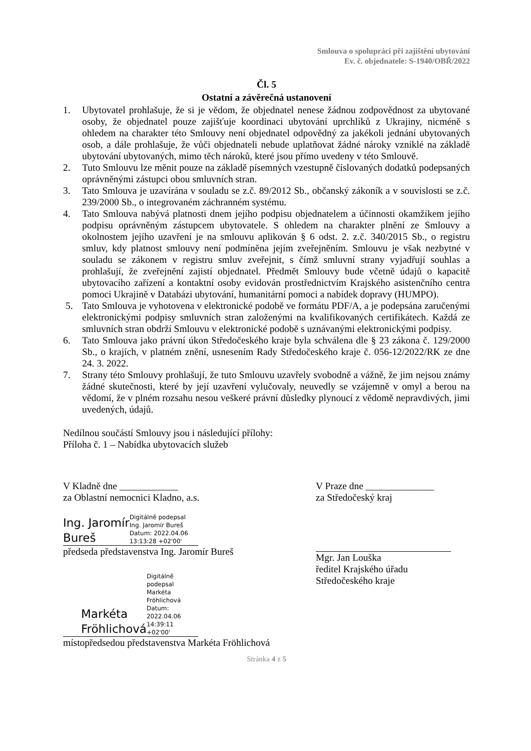Smlouva o spolupráci při zajištění ubytování
Ev. č. objednatele: S-1940/OBŘ/2022
Čl. 5
Ostatní a závěrečná ustanovení
1. Ubytovatel prohlašuje, že si je vědom, že objednatel nenese žádnou zodpovědnost za ubytované osoby, že objednatel pouze zajišťuje koordinaci ubytování uprchlíků z Ukrajiny, nicméně s ohledem na charakter této Smlouvy není objednatel odpovědný za jakékoli jednání ubytovaných osob, a dále prohlašuje, že vůči objednateli nebude uplatňovat žádné nároky vzniklé na základě ubytování ubytovaných, mimo těch nároků, které jsou přímo uvedeny v této Smlouvě.
2. Tuto Smlouvu lze měnit pouze na základě písemných vzestupně číslovaných dodatků podepsaných oprávněnými zástupci obou smluvních stran.
3. Tato Smlouva je uzavírána v souladu se z.č. 89/2012 Sb., občanský zákoník a v souvislosti se z.č. 239/2000 Sb., o integrovaném záchranném systému.
4. Tato Smlouva nabývá platnosti dnem jejího podpisu objednatelem a účinnosti okamžikem jejího podpisu oprávněným zástupcem ubytovatele. S ohledem na charakter plnění ze Smlouvy a okolnostem jejího uzavření je na smlouvu aplikován § 6 odst. 2. z.č. 340/2015 Sb., o registru smluv, kdy platnost smlouvy není podmíněna jejím zveřejněním. Smlouvu je však nezbytné v souladu se zákonem v registru smluv zveřejnit, s čímž smluvní strany vyjadřují souhlas a prohlašují, že zveřejnění zajistí objednatel. Předmět Smlouvy bude včetně údajů o kapacitě ubytovacího zařízení a kontaktní osoby evidován prostřednictvím Krajského asistenčního centra pomoci Ukrajině v Databázi ubytování, humanitární pomoci a nabídek dopravy (HUMPO).
5. Tato Smlouva je vyhotovena v elektronické podobě ve formátu PDF/A, a je podepsána zaručenými elektronickými podpisy smluvních stran založenými na kvalifikovaných certifikátech. Každá ze smluvních stran obdrží Smlouvu v elektronické podobě s uznávanými elektronickými podpisy.
6. Tato Smlouva jako právní úkon Středočeského kraje byla schválena dle § 23 zákona č. 129/2000 Sb., o krajích, v platném znění, usnesením Rady Středočeského kraje č. 056-12/2022/RK ze dne 24. 3. 2022.
7. Strany této Smlouvy prohlašují, že tuto Smlouvu uzavřely svobodně a vážně, že jim nejsou známy žádné skutečnosti, které by její uzavření vylučovaly, neuvedly se vzájemně v omyl a berou na vědomí, že v plném rozsahu nesou veškeré právní důsledky plynoucí z vědomě nepravdivých, jimi uvedených, údajů.
Nedílnou součástí Smlouvy jsou i následující přílohy:
Příloha č. 1 – Nabídka ubytovacích služeb
V Kladně dne ____________
za Oblastní nemocnici Kladno, a.s.
Ing. Jaromír
Bureš Digitálně podepsal
Ing. Jaromír Bureš
Datum: 2022.04.06
13:13:28 +02'00'
předseda představenstva Ing. Jaromír Bureš
Markéta
Fröhlichová Digitálně podepsal
Markéta Fröhlichová
Datum: 2022.04.06
14:39:11 +02'00'
místopředsedou představenstva Markéta Fröhlichová
V Praze dne ______________
za Středočeský kraj
Mgr. Jan Louška
ředitel Krajského úřadu
Středočeského kraje
Stránka 4 z 5